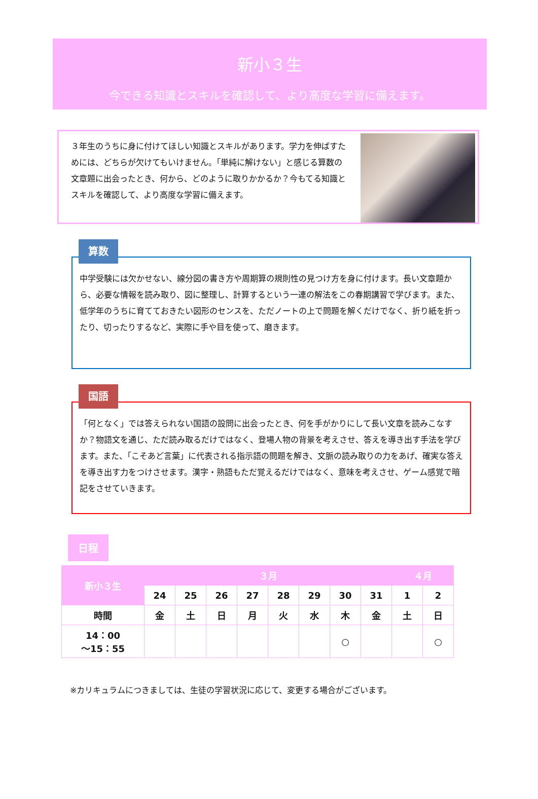新小３生
今できる知識とスキルを確認して、より高度な学習に備えます。
３年生のうちに身に付けてほしい知識とスキルがあります。学力を伸ばすためには、どちらが欠けてもいけません。「単純に解けない」と感じる算数の文章題に出会ったとき、何から、どのように取りかかるか？今もてる知識とスキルを確認して、より高度な学習に備えます。
算数
中学受験には欠かせない、線分図の書き方や周期算の規則性の見つけ方を身に付けます。長い文章題から、必要な情報を読み取り、図に整理し、計算するという一連の解法をこの春期講習で学びます。また、低学年のうちに育てておきたい図形のセンスを、ただノートの上で問題を解くだけでなく、折り紙を折ったり、切ったりするなど、実際に手や目を使って、磨きます。
国語
「何となく」では答えられない国語の設問に出会ったとき、何を手がかりにして長い文章を読みこなすか？物語文を通じ、ただ読み取るだけではなく、登場人物の背景を考えさせ、答えを導き出す手法を学びます。また、「こそあど言葉」に代表される指示語の問題を解き、文脈の読み取りの力をあげ、確実な答えを導き出す力をつけさせます。漢字・熟語もただ覚えるだけではなく、意味を考えさせ、ゲーム感覚で暗記をさせていきます。
日程
| 新小３生 | ３月 | | | | | | | | ４月 | |
| --- | --- | --- | --- | --- | --- | --- | --- | --- | --- | --- |
| | 24 | 25 | 26 | 27 | 28 | 29 | 30 | 31 | 1 | 2 |
| 時間 | 金 | 土 | 日 | 月 | 火 | 水 | 木 | 金 | 土 | 日 |
| 14：00 ～15：55 | | | | | | | ○ | | | ○ |
※カリキュラムにつきましては、生徒の学習状況に応じて、変更する場合がございます。